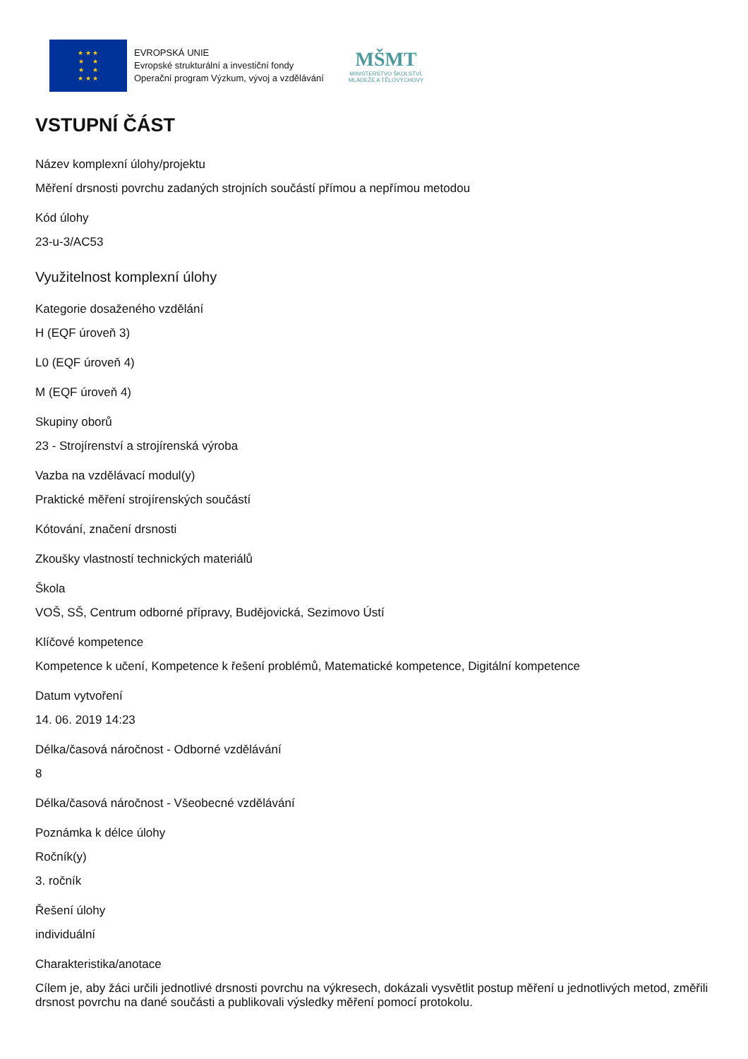★ ★ ★
★ ★
★ ★
★ ★ ★
EVROPSKÁ UNIE
Evropské strukturální a investiční fondy
Operační program Výzkum, vývoj a vzdělávání
MŠMT
MINISTERSTVO ŠKOLSTVÍ,
MLÁDEŽE A TĚLOVÝCHOVY
VSTUPNÍ ČÁST
Název komplexní úlohy/projektu
Měření drsnosti povrchu zadaných strojních součástí přímou a nepřímou metodou
Kód úlohy
23-u-3/AC53
Využitelnost komplexní úlohy
Kategorie dosaženého vzdělání
H (EQF úroveň 3)
L0 (EQF úroveň 4)
M (EQF úroveň 4)
Skupiny oborů
23 - Strojírenství a strojírenská výroba
Vazba na vzdělávací modul(y)
Praktické měření strojírenských součástí
Kótování, značení drsnosti
Zkoušky vlastností technických materiálů
Škola
VOŠ, SŠ, Centrum odborné přípravy, Budějovická, Sezimovo Ústí
Klíčové kompetence
Kompetence k učení, Kompetence k řešení problémů, Matematické kompetence, Digitální kompetence
Datum vytvoření
14. 06. 2019 14:23
Délka/časová náročnost - Odborné vzdělávání
8
Délka/časová náročnost - Všeobecné vzdělávání
Poznámka k délce úlohy
Ročník(y)
3. ročník
Řešení úlohy
individuální
Charakteristika/anotace
Cílem je, aby žáci určili jednotlivé drsnosti povrchu na výkresech, dokázali vysvětlit postup měření u jednotlivých metod, změřili drsnost povrchu na dané součásti a publikovali výsledky měření pomocí protokolu.